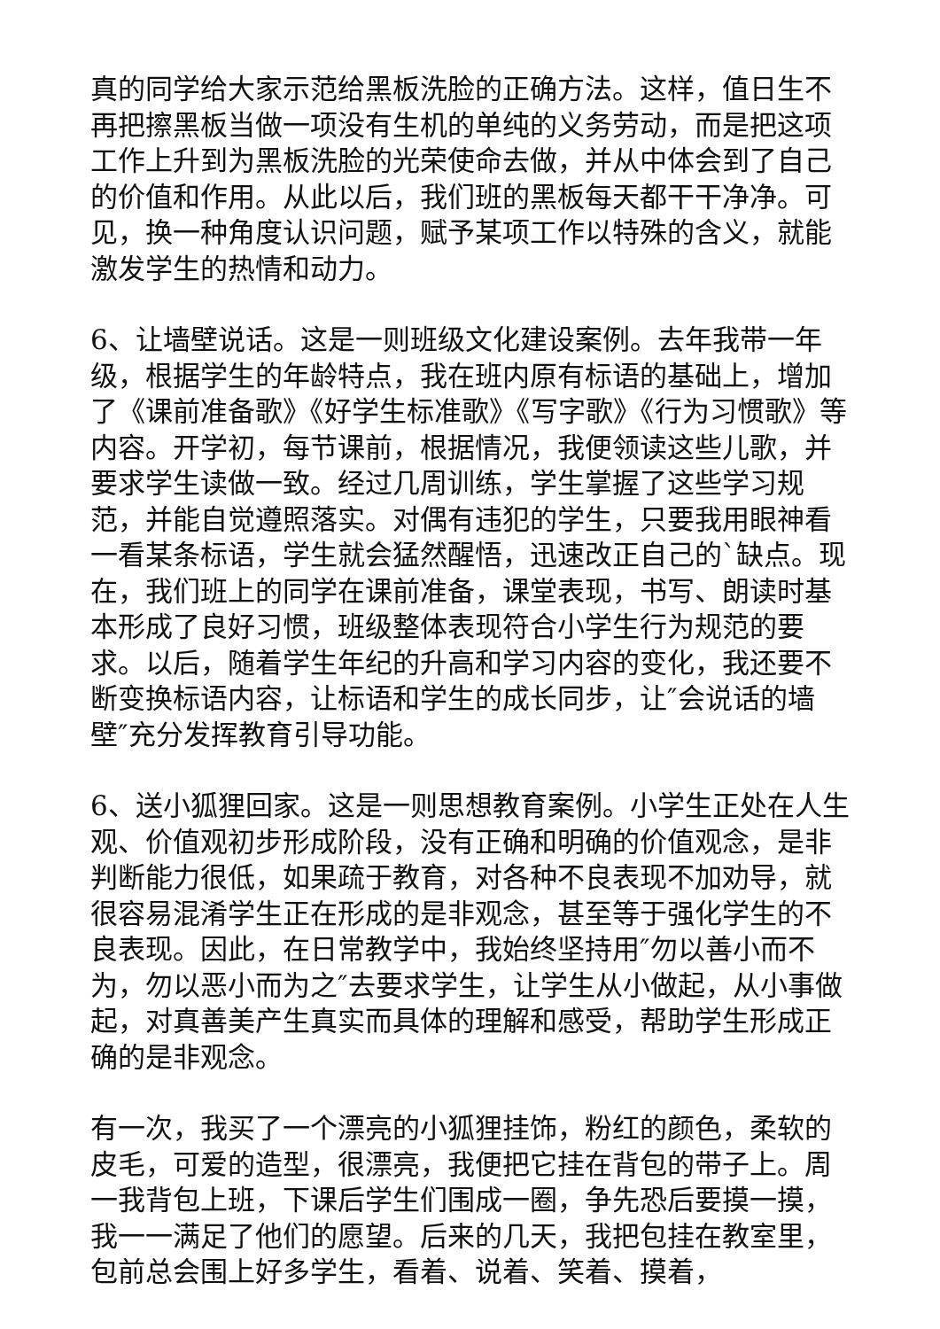真的同学给大家示范给黑板洗脸的正确方法。这样，值日生不再把擦黑板当做一项没有生机的单纯的义务劳动，而是把这项工作上升到为黑板洗脸的光荣使命去做，并从中体会到了自己的价值和作用。从此以后，我们班的黑板每天都干干净净。可见，换一种角度认识问题，赋予某项工作以特殊的含义，就能激发学生的热情和动力。
6、让墙壁说话。这是一则班级文化建设案例。去年我带一年级，根据学生的年龄特点，我在班内原有标语的基础上，增加了《课前准备歌》《好学生标准歌》《写字歌》《行为习惯歌》等内容。开学初，每节课前，根据情况，我便领读这些儿歌，并要求学生读做一致。经过几周训练，学生掌握了这些学习规范，并能自觉遵照落实。对偶有违犯的学生，只要我用眼神看一看某条标语，学生就会猛然醒悟，迅速改正自己的`缺点。现在，我们班上的同学在课前准备，课堂表现，书写、朗读时基本形成了良好习惯，班级整体表现符合小学生行为规范的要求。以后，随着学生年纪的升高和学习内容的变化，我还要不断变换标语内容，让标语和学生的成长同步，让″会说话的墙壁″充分发挥教育引导功能。
6、送小狐狸回家。这是一则思想教育案例。小学生正处在人生观、价值观初步形成阶段，没有正确和明确的价值观念，是非判断能力很低，如果疏于教育，对各种不良表现不加劝导，就很容易混淆学生正在形成的是非观念，甚至等于强化学生的不良表现。因此，在日常教学中，我始终坚持用″勿以善小而不为，勿以恶小而为之″去要求学生，让学生从小做起，从小事做起，对真善美产生真实而具体的理解和感受，帮助学生形成正确的是非观念。
有一次，我买了一个漂亮的小狐狸挂饰，粉红的颜色，柔软的皮毛，可爱的造型，很漂亮，我便把它挂在背包的带子上。周一我背包上班，下课后学生们围成一圈，争先恐后要摸一摸，我一一满足了他们的愿望。后来的几天，我把包挂在教室里，包前总会围上好多学生，看着、说着、笑着、摸着，